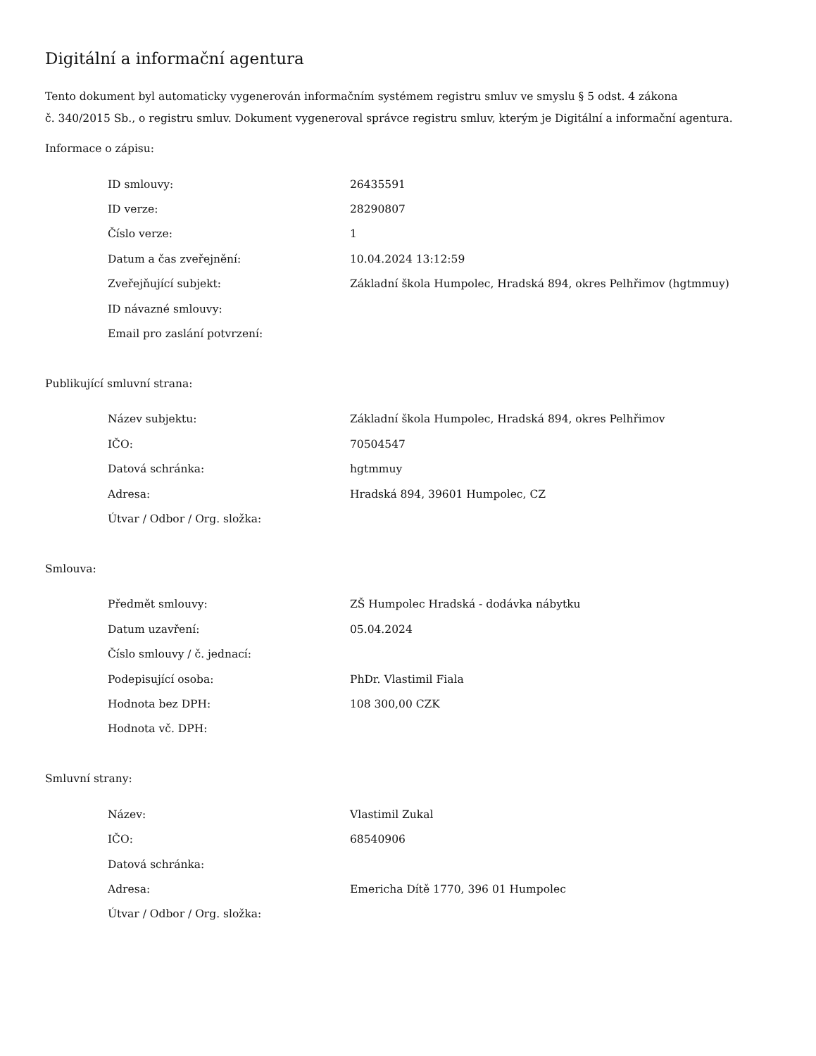Digitální a informační agentura
Tento dokument byl automaticky vygenerován informačním systémem registru smluv ve smyslu § 5 odst. 4 zákona
č. 340/2015 Sb., o registru smluv. Dokument vygeneroval správce registru smluv, kterým je Digitální a informační agentura.
Informace o zápisu:
| ID smlouvy: | 26435591 |
| ID verze: | 28290807 |
| Číslo verze: | 1 |
| Datum a čas zveřejnění: | 10.04.2024 13:12:59 |
| Zveřejňující subjekt: | Základní škola Humpolec, Hradská 894, okres Pelhřimov (hgtmmuy) |
| ID návazné smlouvy: | |
| Email pro zaslání potvrzení: | |
Publikující smluvní strana:
| Název subjektu: | Základní škola Humpolec, Hradská 894, okres Pelhřimov |
| IČO: | 70504547 |
| Datová schránka: | hgtmmuy |
| Adresa: | Hradská 894, 39601 Humpolec, CZ |
| Útvar / Odbor / Org. složka: | |
Smlouva:
| Předmět smlouvy: | ZŠ Humpolec Hradská - dodávka nábytku |
| Datum uzavření: | 05.04.2024 |
| Číslo smlouvy / č. jednací: | |
| Podepisující osoba: | PhDr. Vlastimil Fiala |
| Hodnota bez DPH: | 108 300,00 CZK |
| Hodnota vč. DPH: | |
Smluvní strany:
| Název: | Vlastimil Zukal |
| IČO: | 68540906 |
| Datová schránka: | |
| Adresa: | Emericha Dítě 1770, 396 01 Humpolec |
| Útvar / Odbor / Org. složka: | |